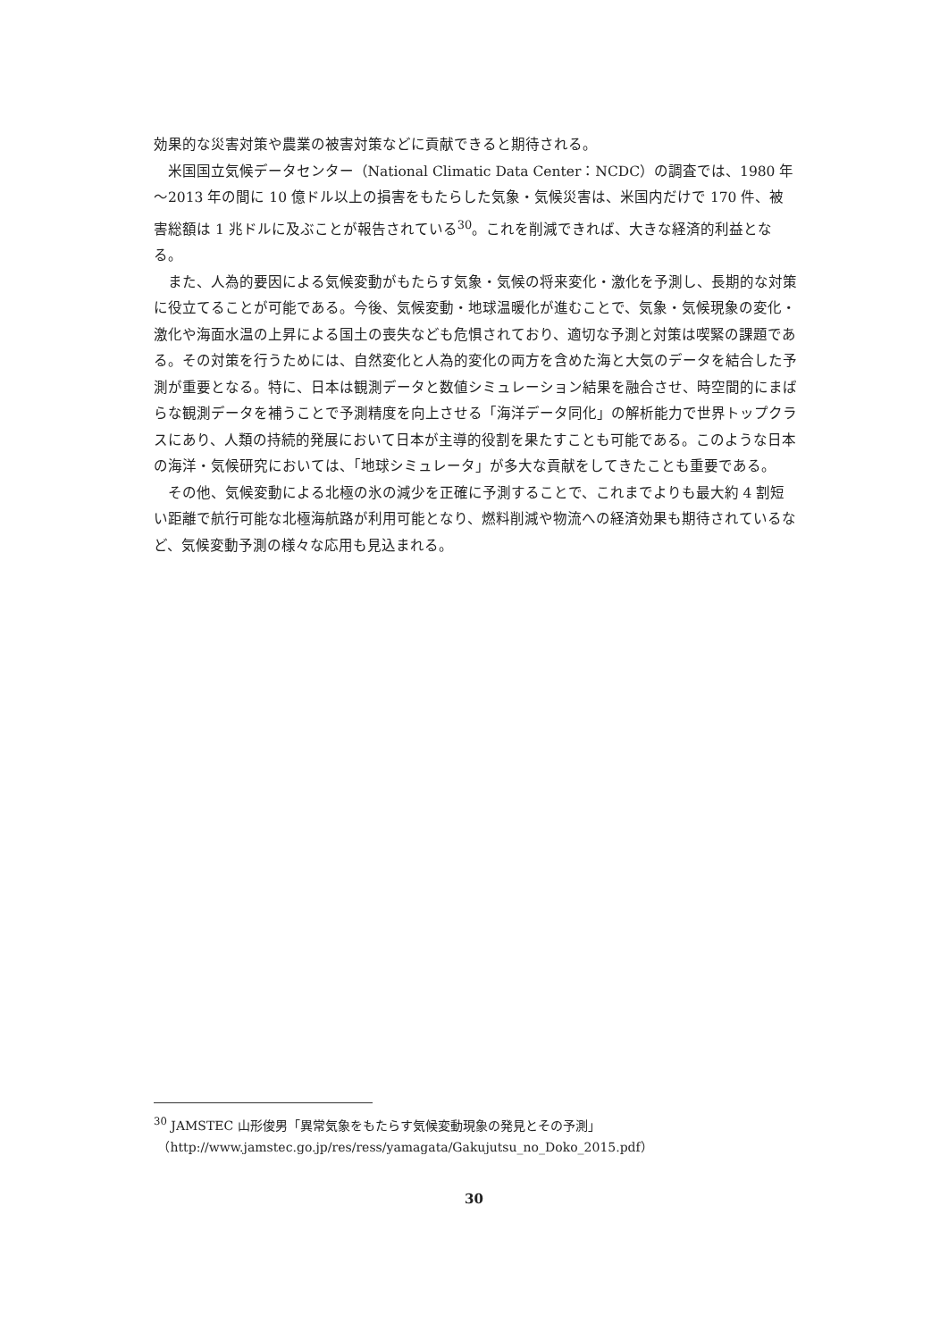効果的な災害対策や農業の被害対策などに貢献できると期待される。
米国国立気候データセンター（National Climatic Data Center：NCDC）の調査では、1980 年～2013 年の間に 10 億ドル以上の損害をもたらした気象・気候災害は、米国内だけで 170 件、被害総額は 1 兆ドルに及ぶことが報告されている<sup>30</sup>。これを削減できれば、大きな経済的利益となる。
また、人為的要因による気候変動がもたらす気象・気候の将来変化・激化を予測し、長期的な対策に役立てることが可能である。今後、気候変動・地球温暖化が進むことで、気象・気候現象の変化・激化や海面水温の上昇による国土の喪失なども危惧されており、適切な予測と対策は喫緊の課題である。その対策を行うためには、自然変化と人為的変化の両方を含めた海と大気のデータを結合した予測が重要となる。特に、日本は観測データと数値シミュレーション結果を融合させ、時空間的にまばらな観測データを補うことで予測精度を向上させる「海洋データ同化」の解析能力で世界トップクラスにあり、人類の持続的発展において日本が主導的役割を果たすことも可能である。このような日本の海洋・気候研究においては、「地球シミュレータ」が多大な貢献をしてきたことも重要である。
その他、気候変動による北極の氷の減少を正確に予測することで、これまでよりも最大約 4 割短い距離で航行可能な北極海航路が利用可能となり、燃料削減や物流への経済効果も期待されているなど、気候変動予測の様々な応用も見込まれる。
<sup>30</sup> JAMSTEC 山形俊男「異常気象をもたらす気候変動現象の発見とその予測」
（http://www.jamstec.go.jp/res/ress/yamagata/Gakujutsu_no_Doko_2015.pdf）
30